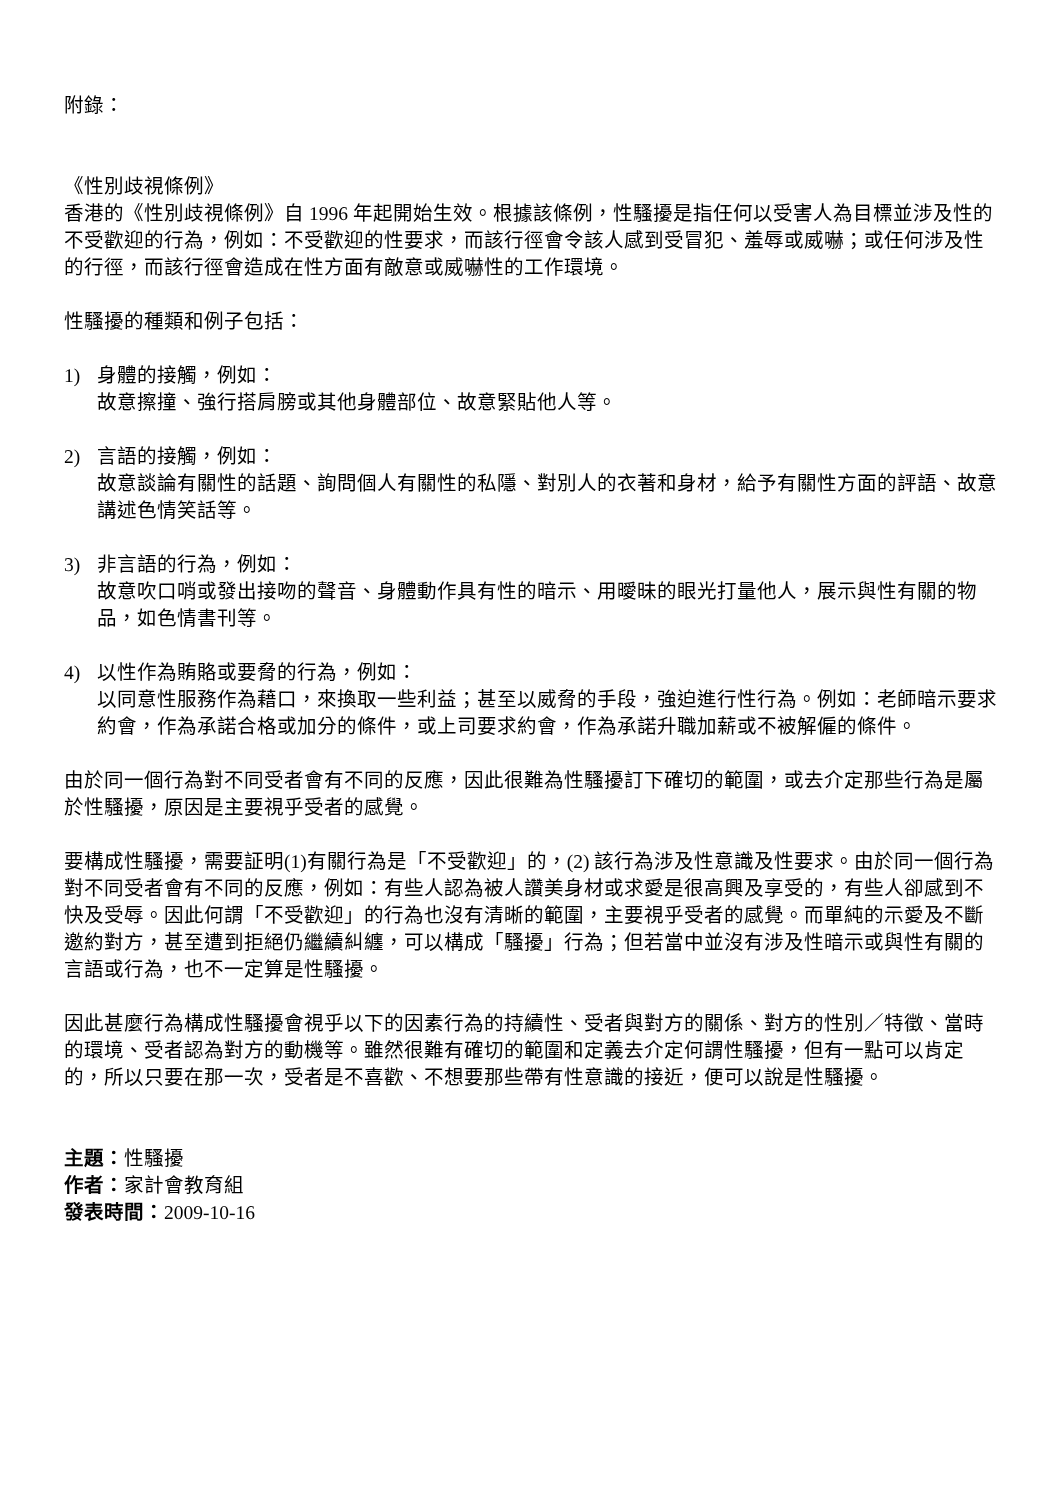附錄：
《性別歧視條例》
香港的《性別歧視條例》自 1996 年起開始生效。根據該條例，性騷擾是指任何以受害人為目標並涉及性的不受歡迎的行為，例如：不受歡迎的性要求，而該行徑會令該人感到受冒犯、羞辱或威嚇；或任何涉及性的行徑，而該行徑會造成在性方面有敵意或威嚇性的工作環境。
性騷擾的種類和例子包括：
1) 身體的接觸，例如：
故意擦撞、強行搭肩膀或其他身體部位、故意緊貼他人等。
2) 言語的接觸，例如：
故意談論有關性的話題、詢問個人有關性的私隱、對別人的衣著和身材，給予有關性方面的評語、故意講述色情笑話等。
3) 非言語的行為，例如：
故意吹口哨或發出接吻的聲音、身體動作具有性的暗示、用曖昧的眼光打量他人，展示與性有關的物品，如色情書刊等。
4) 以性作為賄賂或要脅的行為，例如：
以同意性服務作為藉口，來換取一些利益；甚至以威脅的手段，強迫進行性行為。例如：老師暗示要求約會，作為承諾合格或加分的條件，或上司要求約會，作為承諾升職加薪或不被解僱的條件。
由於同一個行為對不同受者會有不同的反應，因此很難為性騷擾訂下確切的範圍，或去介定那些行為是屬於性騷擾，原因是主要視乎受者的感覺。
要構成性騷擾，需要証明(1)有關行為是「不受歡迎」的，(2) 該行為涉及性意識及性要求。由於同一個行為對不同受者會有不同的反應，例如：有些人認為被人讚美身材或求愛是很高興及享受的，有些人卻感到不快及受辱。因此何謂「不受歡迎」的行為也沒有清晰的範圍，主要視乎受者的感覺。而單純的示愛及不斷邀約對方，甚至遭到拒絕仍繼續糾纏，可以構成「騷擾」行為；但若當中並沒有涉及性暗示或與性有關的言語或行為，也不一定算是性騷擾。
因此甚麼行為構成性騷擾會視乎以下的因素行為的持續性、受者與對方的關係、對方的性別／特徵、當時的環境、受者認為對方的動機等。雖然很難有確切的範圍和定義去介定何謂性騷擾，但有一點可以肯定的，所以只要在那一次，受者是不喜歡、不想要那些帶有性意識的接近，便可以說是性騷擾。
主題：性騷擾
作者：家計會教育組
發表時間：2009-10-16